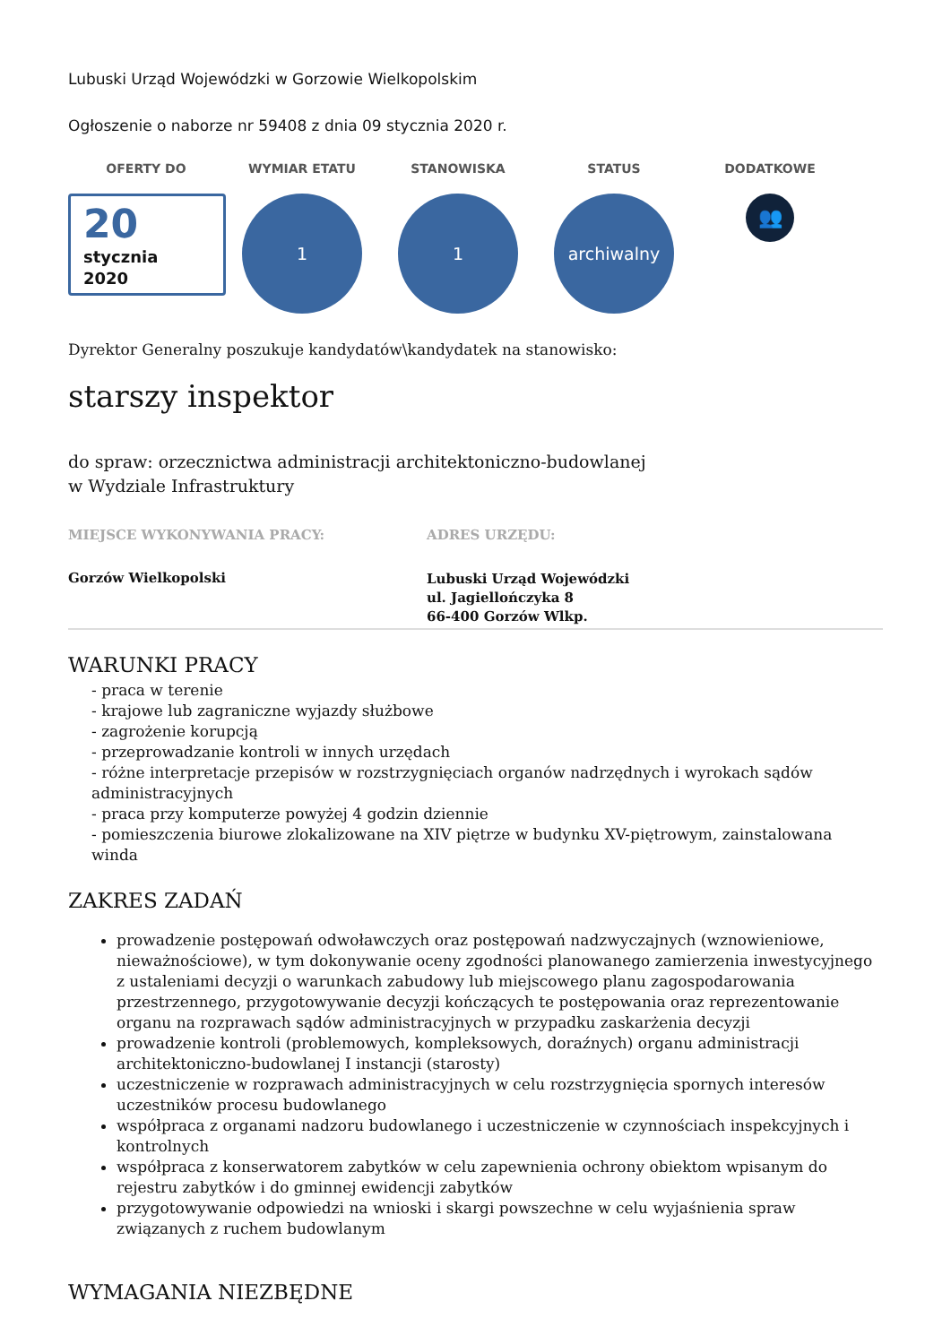Lubuski Urząd Wojewódzki w Gorzowie Wielkopolskim
Ogłoszenie o naborze nr 59408 z dnia 09 stycznia 2020 r.
OFERTY DO
20
stycznia
2020
WYMIAR ETATU
1
STANOWISKA
1
STATUS
archiwalny
DODATKOWE
👥
Dyrektor Generalny poszukuje kandydatów\kandydatek na stanowisko:
starszy inspektor
do spraw: orzecznictwa administracji architektoniczno-budowlanej
w Wydziale Infrastruktury
MIEJSCE WYKONYWANIA PRACY:
Gorzów Wielkopolski
ADRES URZĘDU:
Lubuski Urząd Wojewódzki
ul. Jagiellończyka 8
66-400 Gorzów Wlkp.
WARUNKI PRACY
- praca w terenie
- krajowe lub zagraniczne wyjazdy służbowe
- zagrożenie korupcją
- przeprowadzanie kontroli w innych urzędach
- różne interpretacje przepisów w rozstrzygnięciach organów nadrzędnych i wyrokach sądów administracyjnych
- praca przy komputerze powyżej 4 godzin dziennie
- pomieszczenia biurowe zlokalizowane na XIV piętrze w budynku XV-piętrowym, zainstalowana winda
ZAKRES ZADAŃ
prowadzenie postępowań odwoławczych oraz postępowań nadzwyczajnych (wznowieniowe, nieważnościowe), w tym dokonywanie oceny zgodności planowanego zamierzenia inwestycyjnego z ustaleniami decyzji o warunkach zabudowy lub miejscowego planu zagospodarowania przestrzennego, przygotowywanie decyzji kończących te postępowania oraz reprezentowanie organu na rozprawach sądów administracyjnych w przypadku zaskarżenia decyzji
prowadzenie kontroli (problemowych, kompleksowych, doraźnych) organu administracji architektoniczno-budowlanej I instancji (starosty)
uczestniczenie w rozprawach administracyjnych w celu rozstrzygnięcia spornych interesów uczestników procesu budowlanego
współpraca z organami nadzoru budowlanego i uczestniczenie w czynnościach inspekcyjnych i kontrolnych
współpraca z konserwatorem zabytków w celu zapewnienia ochrony obiektom wpisanym do rejestru zabytków i do gminnej ewidencji zabytków
przygotowywanie odpowiedzi na wnioski i skargi powszechne w celu wyjaśnienia spraw związanych z ruchem budowlanym
WYMAGANIA NIEZBĘDNE